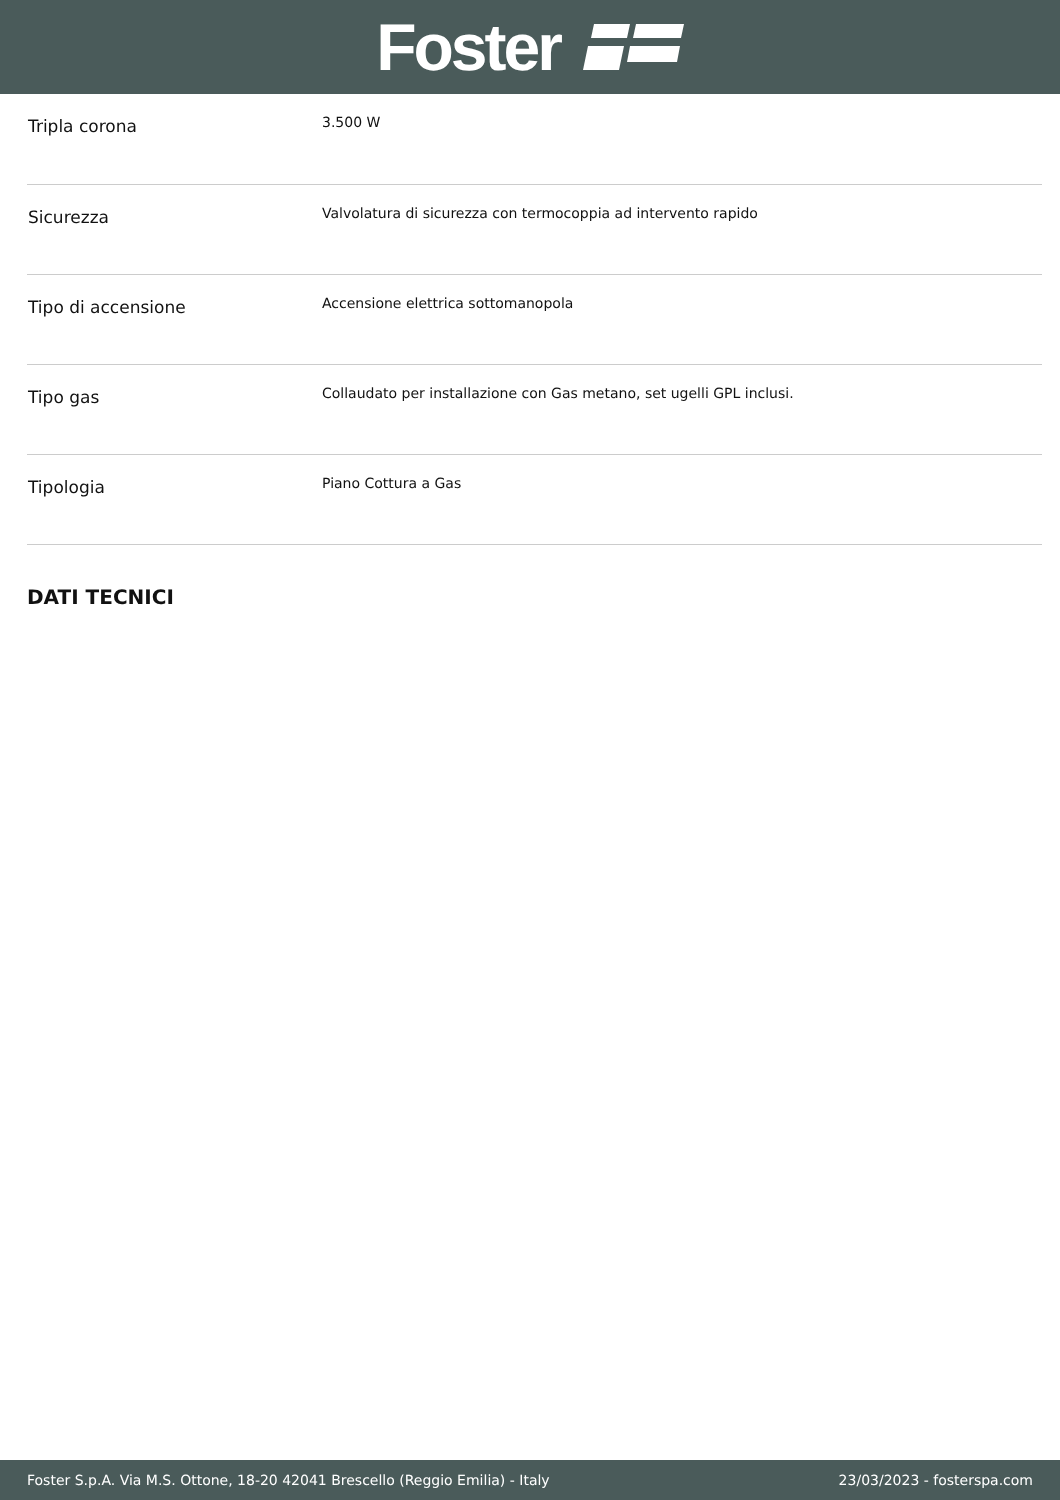Foster
| Tripla corona | 3.500 W |
| Sicurezza | Valvolatura di sicurezza con termocoppia ad intervento rapido |
| Tipo di accensione | Accensione elettrica sottomanopola |
| Tipo gas | Collaudato per installazione con Gas metano, set ugelli GPL inclusi. |
| Tipologia | Piano Cottura a Gas |
DATI TECNICI
Foster S.p.A. Via M.S. Ottone, 18-20 42041 Brescello (Reggio Emilia) - Italy 23/03/2023 - fosterspa.com